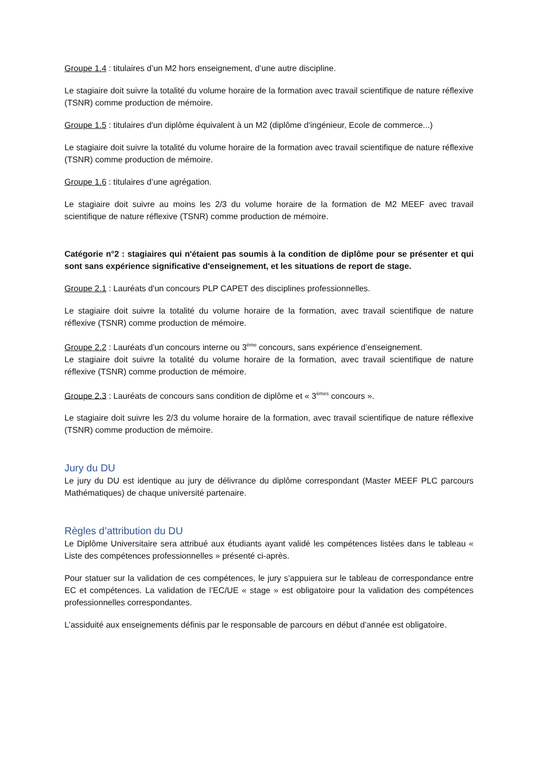Groupe 1.4 : titulaires d’un M2 hors enseignement, d’une autre discipline.
Le stagiaire doit suivre la totalité du volume horaire de la formation avec travail scientifique de nature réflexive (TSNR) comme production de mémoire.
Groupe 1.5 : titulaires d'un diplôme équivalent à un M2 (diplôme d'ingénieur, Ecole de commerce...)
Le stagiaire doit suivre la totalité du volume horaire de la formation avec travail scientifique de nature réflexive (TSNR) comme production de mémoire.
Groupe 1.6 : titulaires d’une agrégation.
Le stagiaire doit suivre au moins les 2/3 du volume horaire de la formation de M2 MEEF avec travail scientifique de nature réflexive (TSNR) comme production de mémoire.
Catégorie n°2 : stagiaires qui n'étaient pas soumis à la condition de diplôme pour se présenter et qui sont sans expérience significative d'enseignement, et les situations de report de stage.
Groupe 2.1 : Lauréats d'un concours PLP CAPET des disciplines professionnelles.
Le stagiaire doit suivre la totalité du volume horaire de la formation, avec travail scientifique de nature réflexive (TSNR) comme production de mémoire.
Groupe 2.2 : Lauréats d'un concours interne ou 3<sup>ème</sup> concours, sans expérience d’enseignement.
Le stagiaire doit suivre la totalité du volume horaire de la formation, avec travail scientifique de nature réflexive (TSNR) comme production de mémoire.
Groupe 2.3 : Lauréats de concours sans condition de diplôme et « 3<sup>èmes</sup> concours ».
Le stagiaire doit suivre les 2/3 du volume horaire de la formation, avec travail scientifique de nature réflexive (TSNR) comme production de mémoire.
Jury du DU
Le jury du DU est identique au jury de délivrance du diplôme correspondant (Master MEEF PLC parcours Mathématiques) de chaque université partenaire.
Règles d’attribution du DU
Le Diplôme Universitaire sera attribué aux étudiants ayant validé les compétences listées dans le tableau « Liste des compétences professionnelles » présenté ci-après.
Pour statuer sur la validation de ces compétences, le jury s’appuiera sur le tableau de correspondance entre EC et compétences. La validation de l’EC/UE « stage » est obligatoire pour la validation des compétences professionnelles correspondantes.
L’assiduité aux enseignements définis par le responsable de parcours en début d’année est obligatoire.